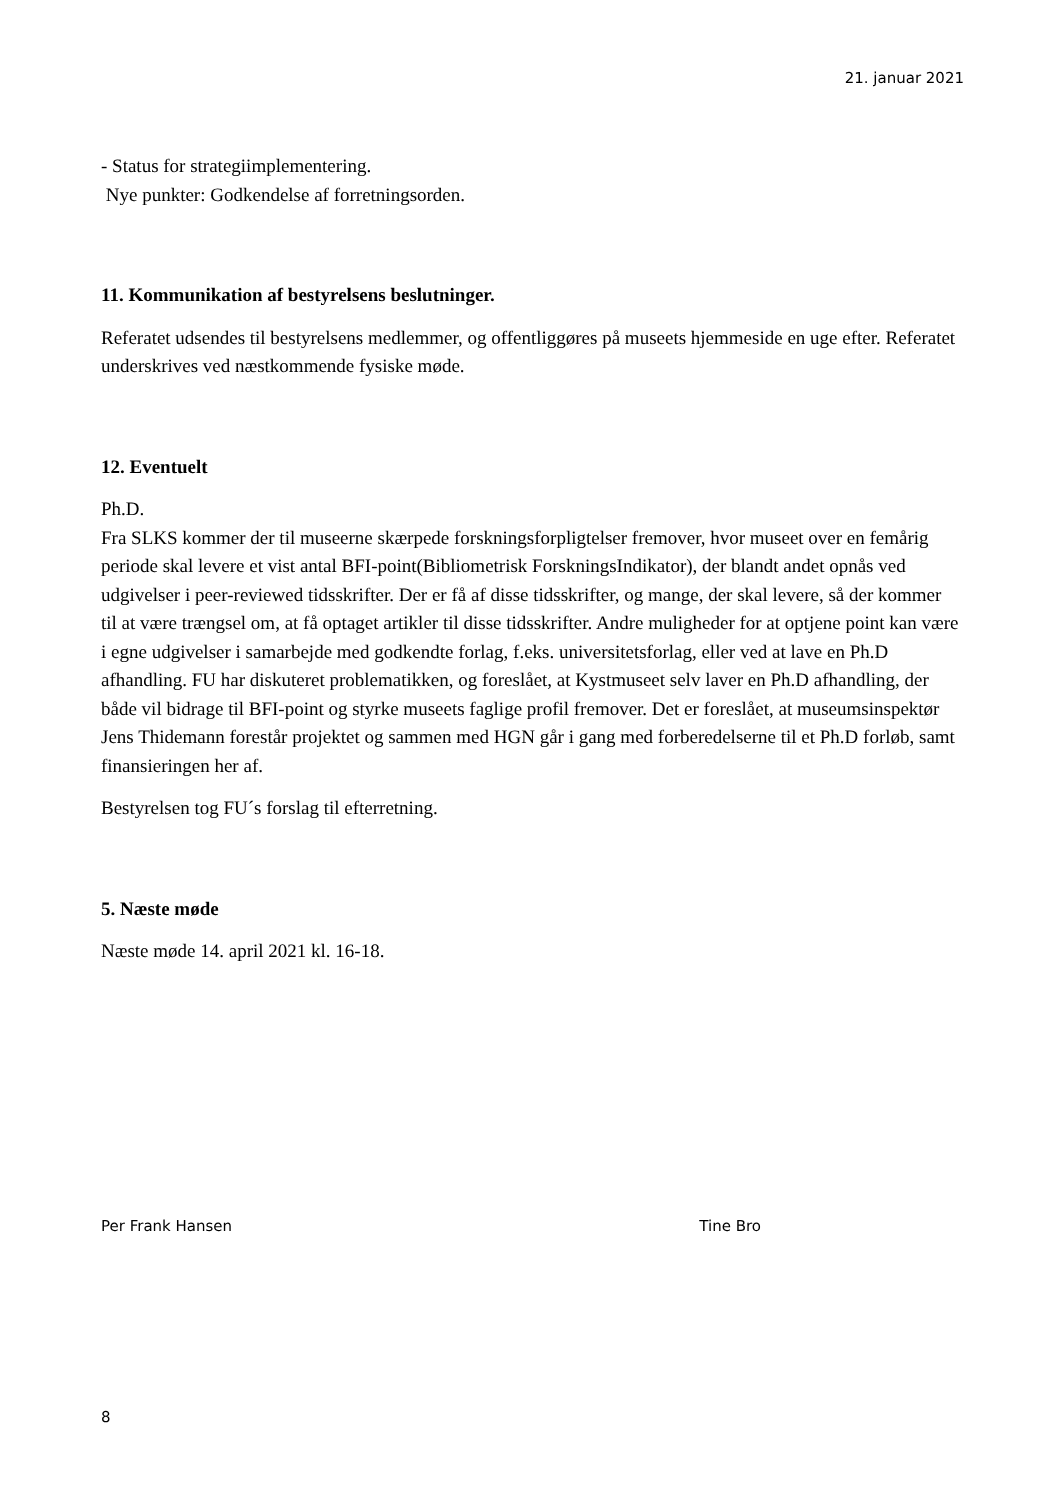21. januar 2021
- Status for strategiimplementering.
Nye punkter: Godkendelse af forretningsorden.
11. Kommunikation af bestyrelsens beslutninger.
Referatet udsendes til bestyrelsens medlemmer, og offentliggøres på museets hjemmeside en uge efter. Referatet underskrives ved næstkommende fysiske møde.
12. Eventuelt
Ph.D.
Fra SLKS kommer der til museerne skærpede forskningsforpligtelser fremover, hvor museet over en femårig periode skal levere et vist antal BFI-point(Bibliometrisk ForskningsIndikator), der blandt andet opnås ved udgivelser i peer-reviewed tidsskrifter. Der er få af disse tidsskrifter, og mange, der skal levere, så der kommer til at være trængsel om, at få optaget artikler til disse tidsskrifter. Andre muligheder for at optjene point kan være i egne udgivelser i samarbejde med godkendte forlag, f.eks. universitetsforlag, eller ved at lave en Ph.D afhandling. FU har diskuteret problematikken, og foreslået, at Kystmuseet selv laver en Ph.D afhandling, der både vil bidrage til BFI-point og styrke museets faglige profil fremover. Det er foreslået, at museumsinspektør Jens Thidemann forestår projektet og sammen med HGN går i gang med forberedelserne til et Ph.D forløb, samt finansieringen her af.
Bestyrelsen tog FU´s forslag til efterretning.
5. Næste møde
Næste møde 14. april 2021 kl. 16-18.
Per Frank Hansen Tine Bro
8